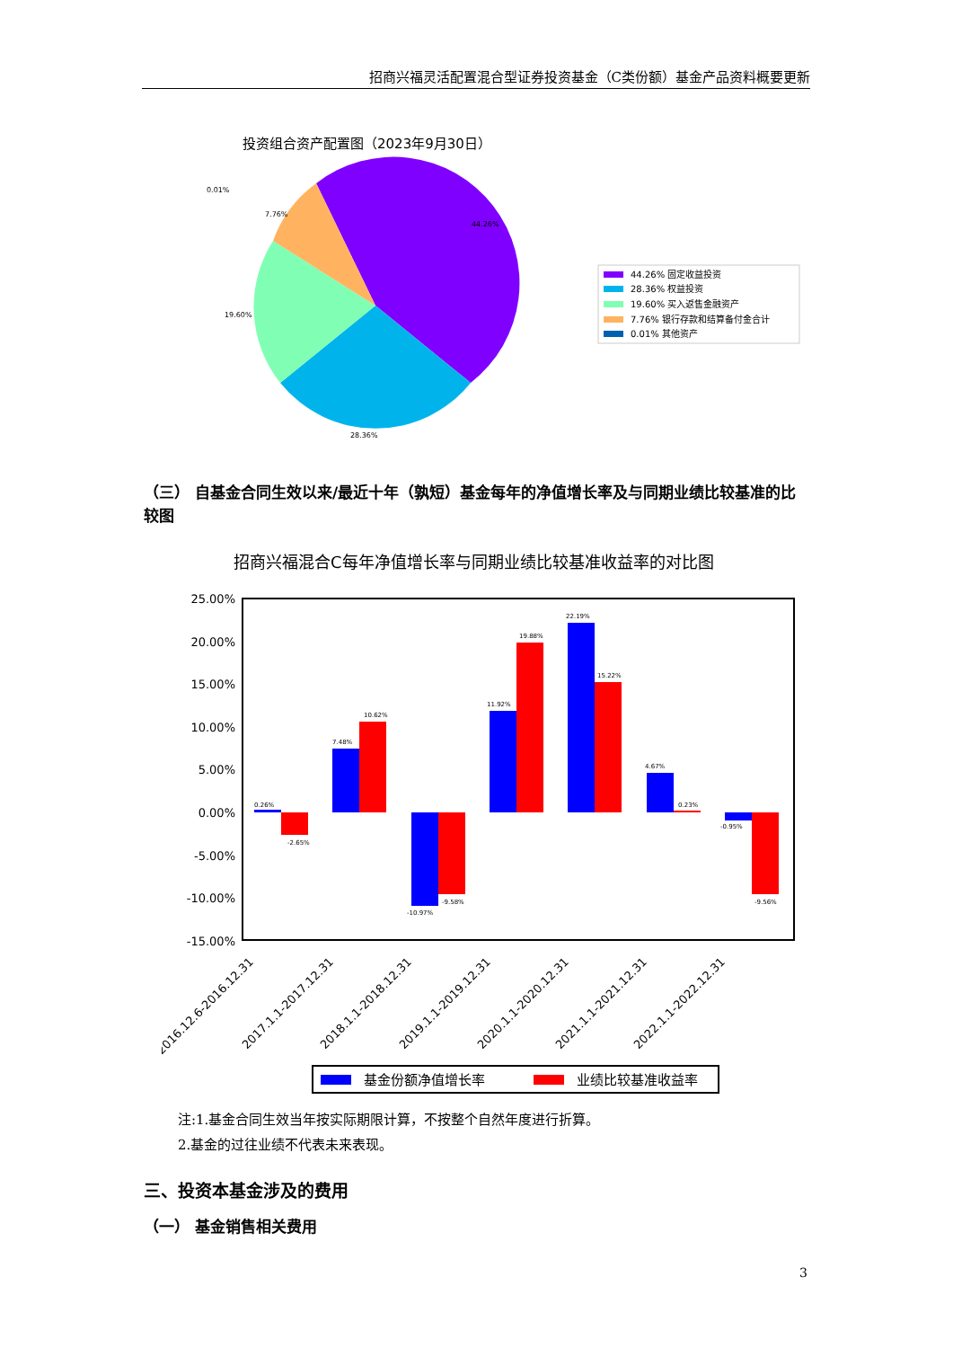招商兴福灵活配置混合型证券投资基金（C类份额）基金产品资料概要更新
投资组合资产配置图（2023年9月30日）
0.01%
7.76%
44.26%
19.60%
28.36%
44.26% 固定收益投资
28.36% 权益投资
19.60% 买入返售金融资产
7.76% 银行存款和结算备付金合计
0.01% 其他资产
（三） 自基金合同生效以来/最近十年（孰短）基金每年的净值增长率及与同期业绩比较基准的比较图
招商兴福混合C每年净值增长率与同期业绩比较基准收益率的对比图
25.00%
20.00%
15.00%
10.00%
5.00%
0.00%
-5.00%
-10.00%
-15.00%
0.26%
-2.65%
7.48%
10.62%
-10.97%
-9.58%
11.92%
19.88%
22.19%
15.22%
4.67%
0.23%
-0.95%
-9.56%
2016.12.6-2016.12.31
2017.1.1-2017.12.31
2018.1.1-2018.12.31
2019.1.1-2019.12.31
2020.1.1-2020.12.31
2021.1.1-2021.12.31
2022.1.1-2022.12.31
基金份额净值增长率
业绩比较基准收益率
注:1.基金合同生效当年按实际期限计算，不按整个自然年度进行折算。
2.基金的过往业绩不代表未来表现。
三、投资本基金涉及的费用
（一） 基金销售相关费用
3